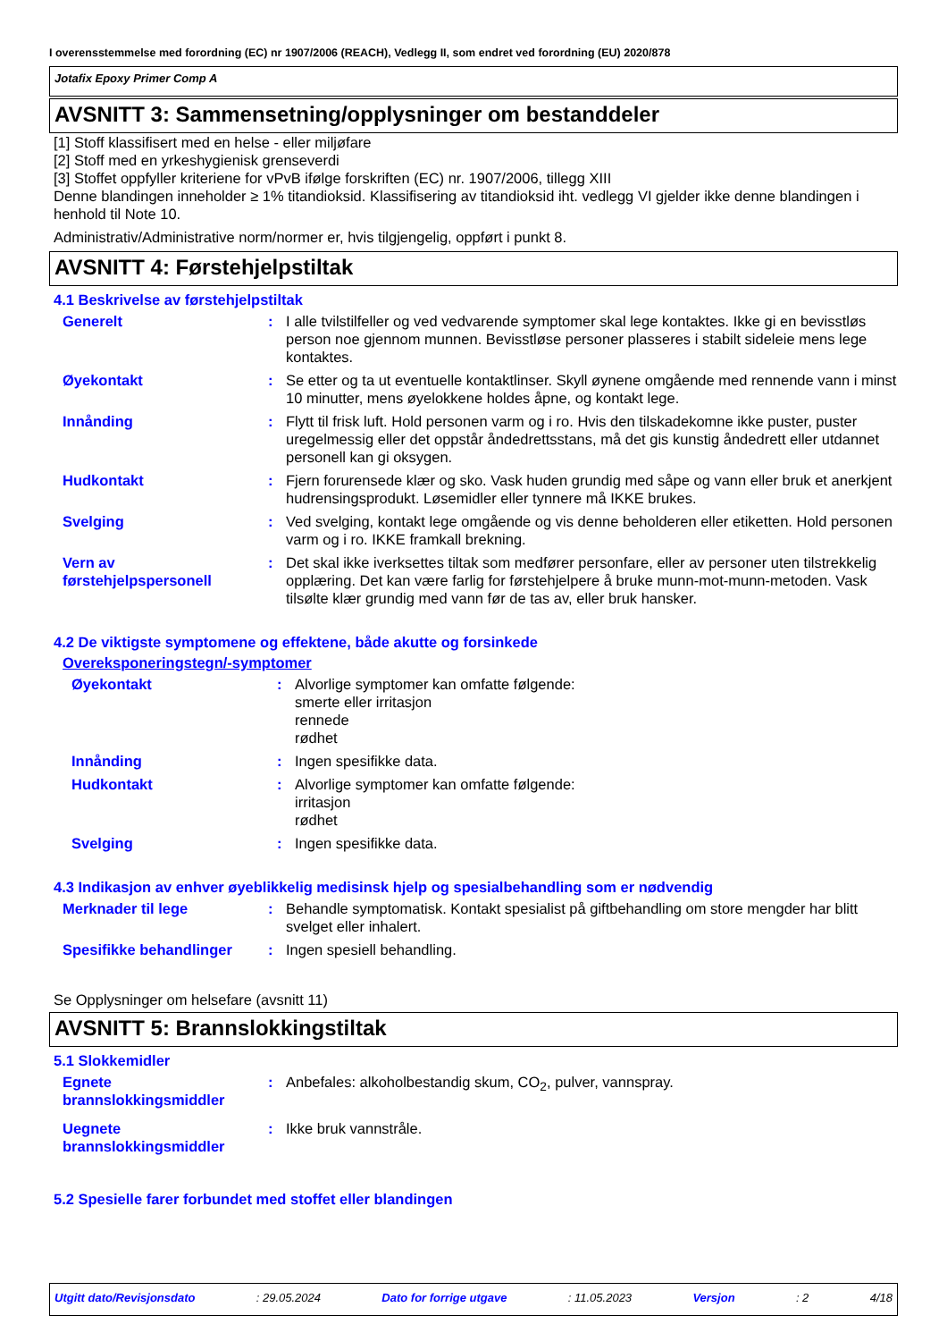I overensstemmelse med forordning (EC) nr 1907/2006 (REACH), Vedlegg II, som endret ved forordning (EU) 2020/878
Jotafix Epoxy Primer Comp A
AVSNITT 3: Sammensetning/opplysninger om bestanddeler
[1] Stoff klassifisert med en helse - eller miljøfare
[2] Stoff med en yrkeshygienisk grenseverdi
[3] Stoffet oppfyller kriteriene for vPvB ifølge forskriften (EC) nr. 1907/2006, tillegg XIII
Denne blandingen inneholder ≥ 1% titandioksid. Klassifisering av titandioksid iht. vedlegg VI gjelder ikke denne blandingen i henhold til Note 10.
Administrativ/Administrative norm/normer er, hvis tilgjengelig, oppført i punkt 8.
AVSNITT 4: Førstehjelpstiltak
4.1 Beskrivelse av førstehjelpstiltak
Generelt : I alle tvilstilfeller og ved vedvarende symptomer skal lege kontaktes. Ikke gi en bevisstløs person noe gjennom munnen. Bevisstløse personer plasseres i stabilt sideleie mens lege kontaktes.
Øyekontakt : Se etter og ta ut eventuelle kontaktlinser. Skyll øynene omgående med rennende vann i minst 10 minutter, mens øyelokkene holdes åpne, og kontakt lege.
Innånding : Flytt til frisk luft. Hold personen varm og i ro. Hvis den tilskadekomne ikke puster, puster uregelmessig eller det oppstår åndedrettsstans, må det gis kunstig åndedrett eller utdannet personell kan gi oksygen.
Hudkontakt : Fjern forurensede klær og sko. Vask huden grundig med såpe og vann eller bruk et anerkjent hudrensingsprodukt. Løsemidler eller tynnere må IKKE brukes.
Svelging : Ved svelging, kontakt lege omgående og vis denne beholderen eller etiketten. Hold personen varm og i ro. IKKE framkall brekning.
Vern av førstehjelpspersonell
: Det skal ikke iverksettes tiltak som medfører personfare, eller av personer uten tilstrekkelig opplæring. Det kan være farlig for førstehjelpere å bruke munn-mot-munn-metoden. Vask tilsølte klær grundig med vann før de tas av, eller bruk hansker.
4.2 De viktigste symptomene og effektene, både akutte og forsinkede
Overeksponeringstegn/-symptomer
Øyekontakt : Alvorlige symptomer kan omfatte følgende:
smerte eller irritasjon
rennede
rødhet
Innånding : Ingen spesifikke data.
Hudkontakt : Alvorlige symptomer kan omfatte følgende:
irritasjon
rødhet
Svelging : Ingen spesifikke data.
4.3 Indikasjon av enhver øyeblikkelig medisinsk hjelp og spesialbehandling som er nødvendig
Merknader til lege : Behandle symptomatisk. Kontakt spesialist på giftbehandling om store mengder har blitt svelget eller inhalert.
Spesifikke behandlinger : Ingen spesiell behandling.
Se Opplysninger om helsefare (avsnitt 11)
AVSNITT 5: Brannslokkingstiltak
5.1 Slokkemidler
Egnete brannslokkingsmiddler
: Anbefales: alkoholbestandig skum, CO<sub>2</sub>, pulver, vannspray.
Uegnete brannslokkingsmiddler
: Ikke bruk vannstråle.
5.2 Spesielle farer forbundet med stoffet eller blandingen
Utgitt dato/Revisjonsdato : 29.05.2024 Dato for forrige utgave : 11.05.2023 Versjon : 2 4/18